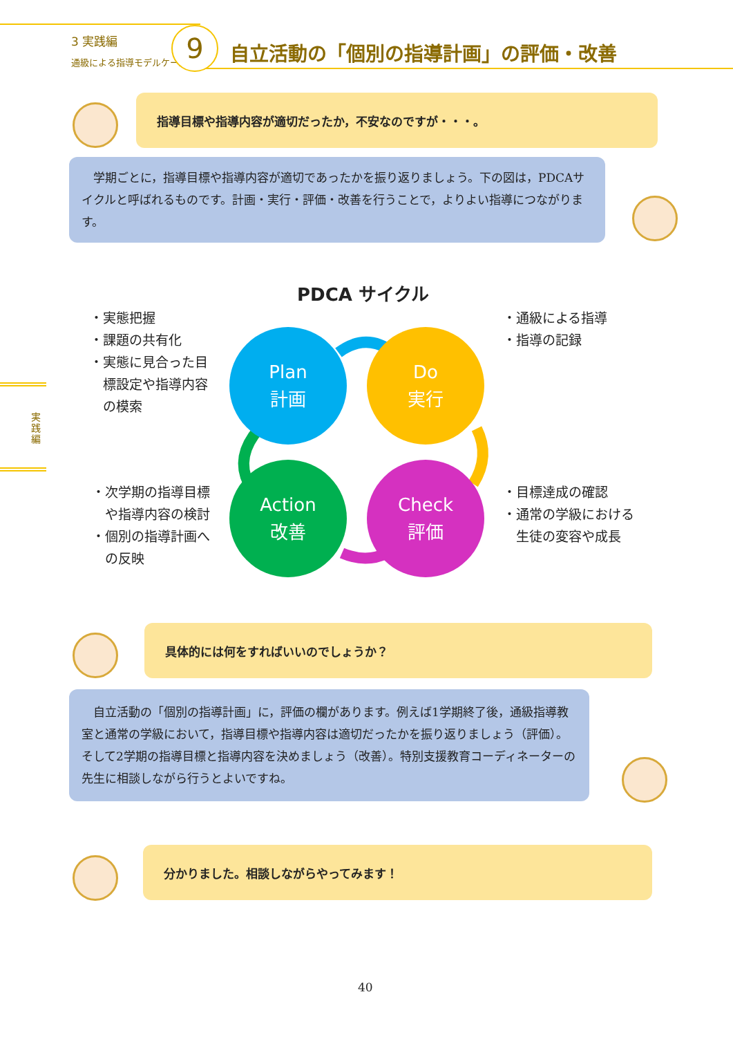3 実践編
通級による指導モデルケース
9
自立活動の「個別の指導計画」の評価・改善
指導目標や指導内容が適切だったか，不安なのですが・・・。
　学期ごとに，指導目標や指導内容が適切であったかを振り返りましょう。下の図は，PDCAサイクルと呼ばれるものです。計画・実行・評価・改善を行うことで，よりよい指導につながります。
実践編
PDCA サイクル
・実態把握
・課題の共有化
・実態に見合った目
　標設定や指導内容
　の模索
・通級による指導
・指導の記録
Plan
計画
Do
実行
Action
改善
Check
評価
・次学期の指導目標
　や指導内容の検討
・個別の指導計画へ
　の反映
・目標達成の確認
・通常の学級における
　生徒の変容や成長
具体的には何をすればいいのでしょうか？
　自立活動の「個別の指導計画」に，評価の欄があります。例えば1学期終了後，通級指導教室と通常の学級において，指導目標や指導内容は適切だったかを振り返りましょう（評価）。そして2学期の指導目標と指導内容を決めましょう（改善）。特別支援教育コーディネーターの先生に相談しながら行うとよいですね。
分かりました。相談しながらやってみます！
40